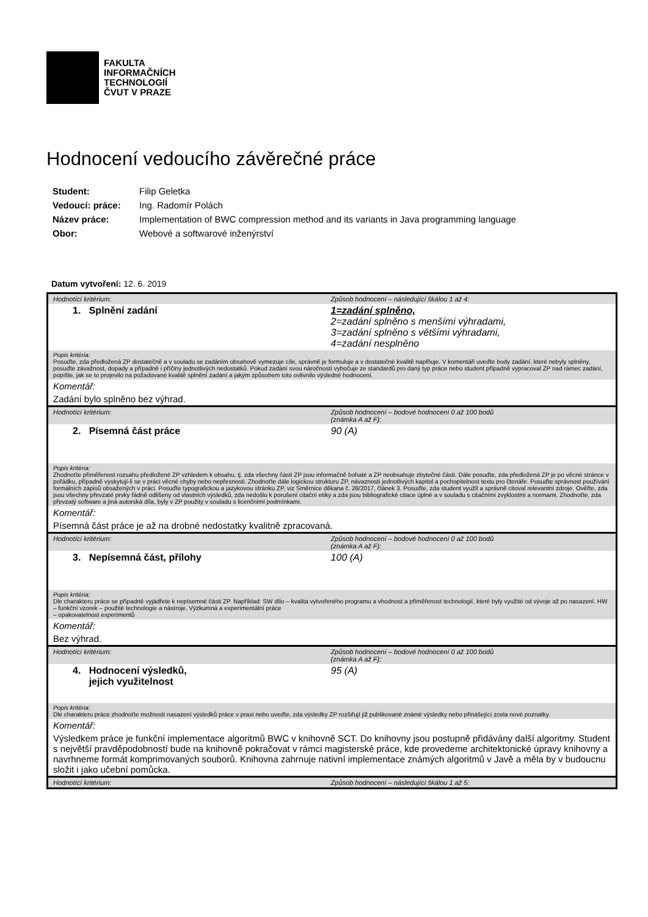FAKULTA
INFORMAČNÍCH
TECHNOLOGIÍ
ČVUT V PRAZE
Hodnocení vedoucího závěrečné práce
| Student: | Filip Geletka |
| Vedoucí: práce: | Ing. Radomír Polách |
| Název práce: | Implementation of BWC compression method and its variants in Java programming language |
| Obor: | Webové a softwarové inženýrství |
Datum vytvoření: 12. 6. 2019
| Hodnotící kritérium: | Způsob hodnocení – následující škálou 1 až 4: |
| 1. Splnění zadání | 1=zadání splněno, 2=zadání splněno s menšími výhradami, 3=zadání splněno s většími výhradami, 4=zadání nesplněno |
| Popis kritéria: Posuďte, zda předložená ZP dostatečně a v souladu se zadáním obsahově vymezuje cíle, správně je formuluje a v dostatečné kvalitě naplňuje. V komentáři uveďte body zadání, které nebyly splněny, posuďte závažnost, dopady a případně i příčiny jednotlivých nedostatků. Pokud zadání svou náročností vybočuje ze standardů pro daný typ práce nebo student případně vypracoval ZP nad rámec zadání, popište, jak se to projevilo na požadované kvalitě splnění zadání a jakým způsobem toto ovlivnilo výsledné hodnocení. | |
| Komentář: | |
| Zadání bylo splněno bez výhrad. | |
| Hodnotící kritérium: | Způsob hodnocení – bodové hodnocení 0 až 100 bodů (známka A až F): |
| 2. Písemná část práce | 90 (A) |
| Popis kritéria: Zhodnoťte přiměřenost rozsahu předložené ZP vzhledem k obsahu, tj. zda všechny části ZP jsou informačně bohaté a ZP neobsahuje zbytečné části. Dále posuďte, zda předložená ZP je po věcné stránce v pořádku, případně vyskytují-li se v práci věcné chyby nebo nepřesnosti. Zhodnoťte dále logickou strukturu ZP, návaznosti jednotlivých kapitol a pochopitelnost textu pro čtenáře. Posuďte správnost používání formálních zápisů obsažených v práci. Posuďte typografickou a jazykovou stránku ZP, viz Směrnice děkana č. 26/2017, článek 3. Posuďte, zda student využil a správně citoval relevantní zdroje. Ověřte, zda jsou všechny převzaté prvky řádně odlišeny od vlastních výsledků, zda nedošlo k porušení citační etiky a zda jsou bibliografické citace úplné a v souladu s citačními zvyklostmi a normami. Zhodnoťte, zda převzatý software a jiná autorská díla, byly v ZP použity v souladu s licenčními podmínkami. | |
| Komentář: | |
| Písemná část práce je až na drobné nedostatky kvalitně zpracovaná. | |
| Hodnotící kritérium: | Způsob hodnocení – bodové hodnocení 0 až 100 bodů (známka A až F): |
| 3. Nepísemná část, přílohy | 100 (A) |
| Popis kritéria: Dle charakteru práce se případně vyjádřete k nepísemné části ZP. Například: SW dílo – kvalita vytvořeného programu a vhodnost a přiměřenost technologií, které byly využité od vývoje až po nasazení. HW – funkční vzorek – použité technologie a nástroje, Výzkumná a experimentální práce – opakovatelnost experimentů | |
| Komentář: | |
| Bez výhrad. | |
| Hodnotící kritérium: | Způsob hodnocení – bodové hodnocení 0 až 100 bodů (známka A až F): |
| 4. Hodnocení výsledků, jejich využitelnost | 95 (A) |
| Popis kritéria: Dle charakteru práce zhodnoťte možnosti nasazení výsledků práce v praxi nebo uveďte, zda výsledky ZP rozšiřují již publikované známé výsledky nebo přinášející zcela nové poznatky. | |
| Komentář: | |
| Výsledkem práce je funkční implementace algoritmů BWC v knihovně SCT. Do knihovny jsou postupně přidávány další algoritmy. Student s největší pravděpodobností bude na knihovně pokračovat v rámci magisterské práce, kde provedeme architektonické úpravy knihovny a navrhneme formát komprimovaných souborů. Knihovna zahrnuje nativní implementace známých algoritmů v Javě a měla by v budoucnu složit i jako učební pomůcka. | |
| Hodnotící kritérium: | Způsob hodnocení – následující škálou 1 až 5: |